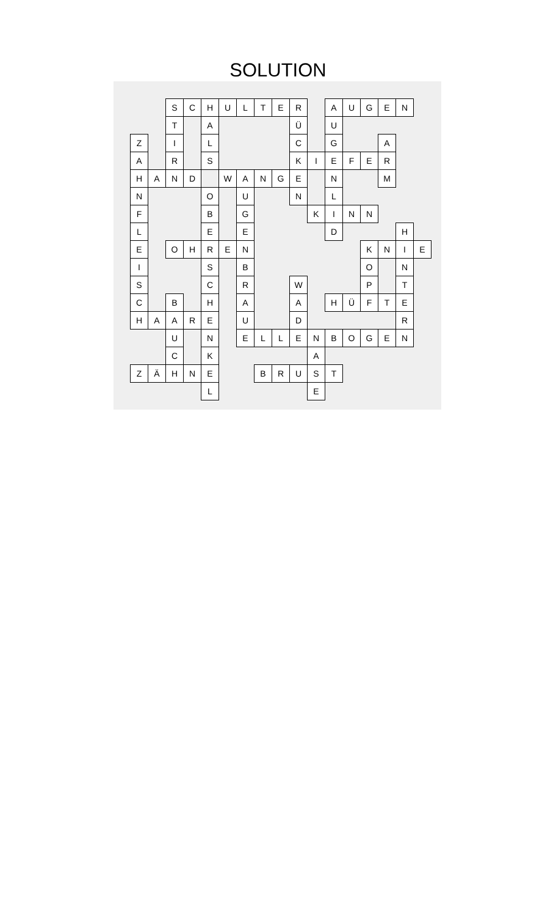SOLUTION
| | | S | C | H | U | L | T | E | R | | A | U | G | E | N | |
| | | T | | A | | | | | Ü | | U | | | | | |
| Z | | I | | L | | | | | C | | G | | | A | | |
| A | | R | | S | | | | | K | I | E | F | E | R | | |
| H | A | N | D | | W | A | N | G | E | | N | | | M | | |
| N | | | | O | | U | | | N | | L | | | | | |
| F | | | | B | | G | | | | K | I | N | N | | | |
| L | | | | E | | E | | | | | D | | | | H | |
| E | | O | H | R | E | N | | | | | | | K | N | I | E |
| I | | | | S | | B | | | | | | | O | | N | |
| S | | | | C | | R | | | W | | | | P | | T | |
| C | | B | | H | | A | | | A | | H | Ü | F | T | E | |
| H | A | A | R | E | | U | | | D | | | | | | R | |
| | | U | | N | | E | L | L | E | N | B | O | G | E | N | |
| | | C | | K | | | | | | A | | | | | | |
| Z | Ä | H | N | E | | | B | R | U | S | T | | | | | |
| | | | | L | | | | | | E | | | | | | |